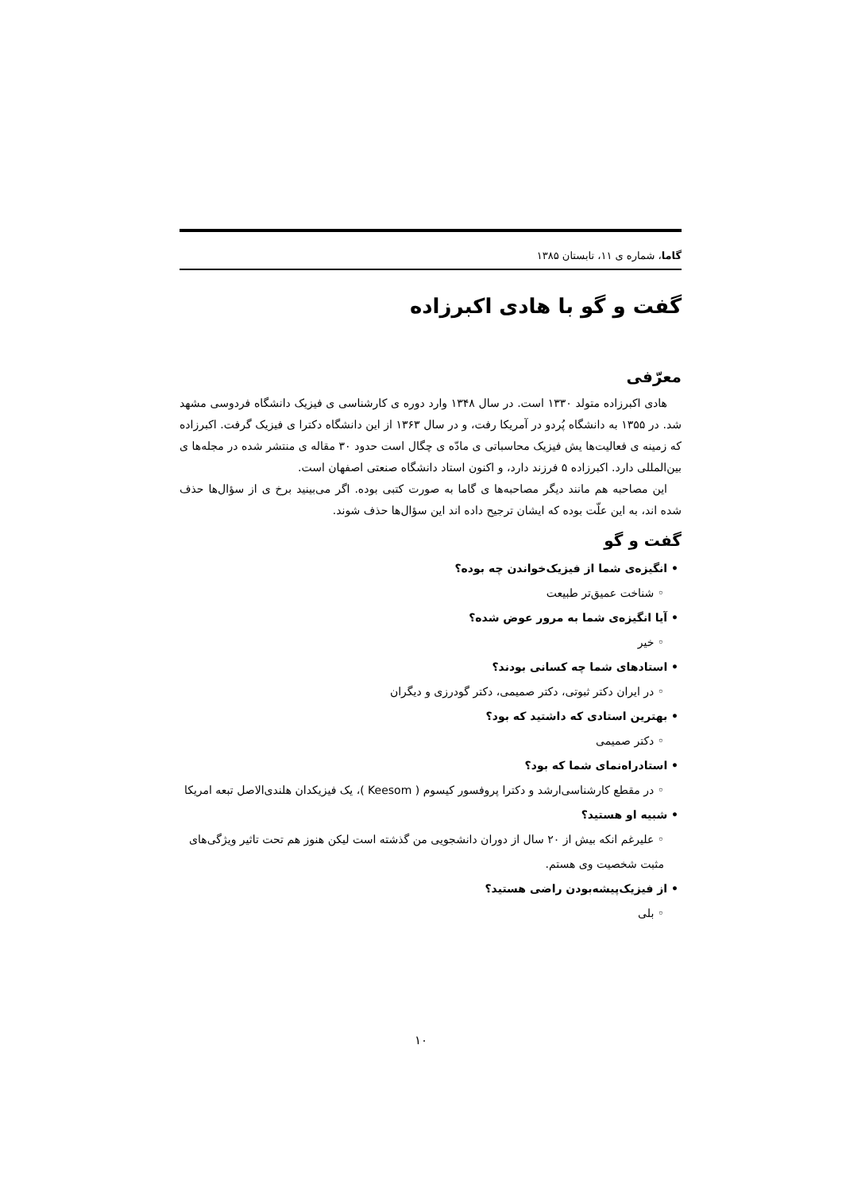گاما، شماره ی ۱۱، تابستان ۱۳۸۵
گفت و گو با هادی اکبرزاده
معرّفی
هادی اکبرزاده متولد ۱۳۳۰ است. در سال ۱۳۴۸ وارد دوره ی کارشناسی ی فیزیک دانشگاه فردوسی مشهد شد. در ۱۳۵۵ به دانشگاه پُردو در آمریکا رفت، و در سال ۱۳۶۳ از این دانشگاه دکترا ی فیزیک گرفت. اکبرزاده که زمینه ی فعالیت‌ها یش فیزیک محاسباتی ی مادّه ی چگال است حدود ۳۰ مقاله ی منتشر شده در مجله‌ها ی بین‌المللی دارد. اکبرزاده ۵ فرزند دارد، و اکنون استاد دانشگاه صنعتی اصفهان است.
این مصاحبه هم مانند دیگر مصاحبه‌ها ی گاما به صورت کتبی بوده. اگر می‌بینید برخ ی از سؤال‌ها حذف شده اند، به این علّت بوده که ایشان ترجیح داده اند این سؤال‌ها حذف شوند.
گفت و گو
• انگیزه‌ی شما از فیزیک‌خواندن چه بوده؟
◦ شناخت عمیق‌تر طبیعت
• آیا انگیزه‌ی شما به مرور عوض شده؟
◦ خیر
• استادهای شما چه کسانی بودند؟
◦ در ایران دکتر ثبوتی، دکتر صمیمی، دکتر گودرزی و دیگران
• بهترین استادی که داشتید که بود؟
◦ دکتر صمیمی
• استادراه‌نمای شما که بود؟
◦ در مقطع کارشناسی‌ارشد و دکترا پروفسور کیسوم ( Keesom )، یک فیزیکدان هلندی‌الاصل تبعه امریکا
• شبیه او هستید؟
◦ علیرغم انکه بیش از ۲۰ سال از دوران دانشجویی من گذشته است لیکن هنوز هم تحت تاثیر ویژگی‌های مثبت شخصیت وی هستم.
• از فیزیک‌پیشه‌بودن راضی هستید؟
◦ بلی
۱۰